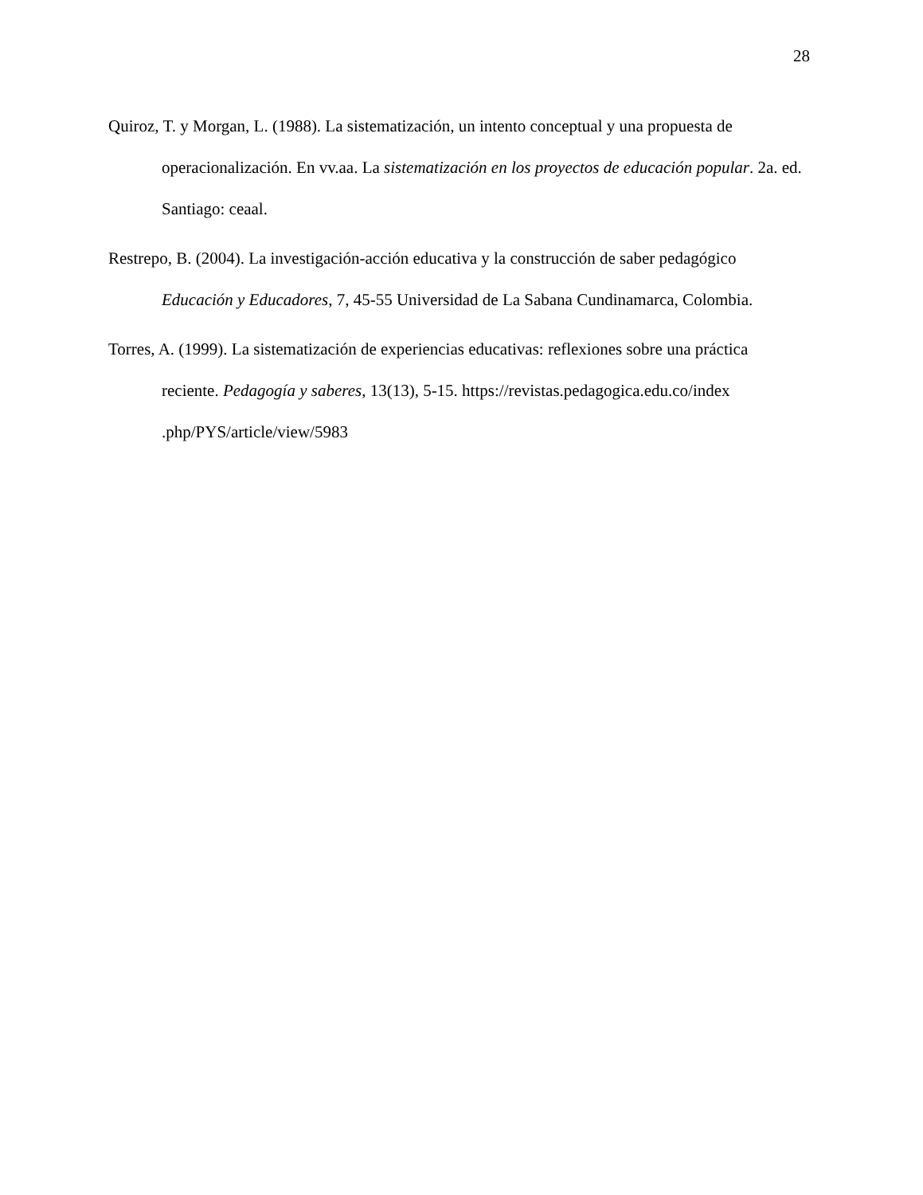28
Quiroz, T. y Morgan, L. (1988). La sistematización, un intento conceptual y una propuesta de operacionalización. En vv.aa. La sistematización en los proyectos de educación popular. 2a. ed. Santiago: ceaal.
Restrepo, B. (2004). La investigación-acción educativa y la construcción de saber pedagógico Educación y Educadores, 7, 45-55 Universidad de La Sabana Cundinamarca, Colombia.
Torres, A. (1999). La sistematización de experiencias educativas: reflexiones sobre una práctica reciente. Pedagogía y saberes, 13(13), 5-15. https://revistas.pedagogica.edu.co/index
.php/PYS/article/view/5983